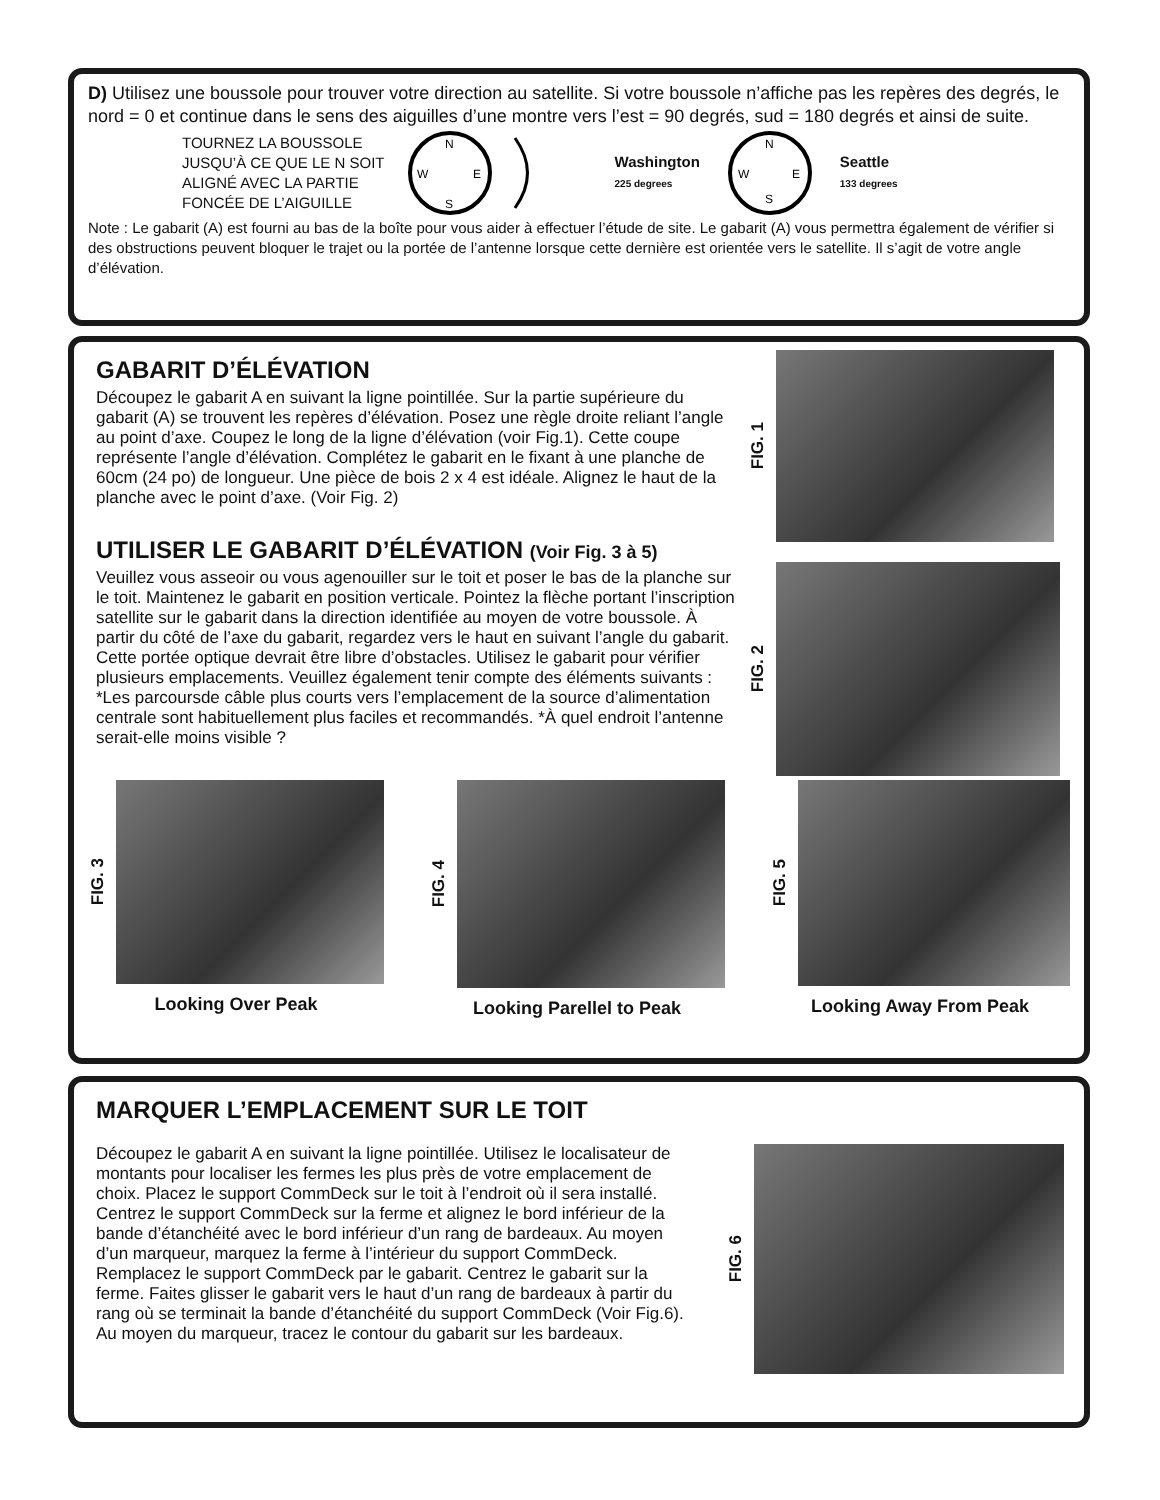D) Utilisez une boussole pour trouver votre direction au satellite. Si votre boussole n’affiche pas les repères des degrés, le nord = 0 et continue dans le sens des aiguilles d’une montre vers l’est = 90 degrés, sud = 180 degrés et ainsi de suite.
TOURNEZ LA BOUSSOLE
JUSQU’À CE QUE LE N SOIT
ALIGNÉ AVEC LA PARTIE
FONCÉE DE L’AIGUILLE
N
W
E
S
Washington
225 degrees
N
W
E
S
Seattle
133 degrees
Note : Le gabarit (A) est fourni au bas de la boîte pour vous aider à effectuer l’étude de site. Le gabarit (A) vous permettra également de vérifier si des obstructions peuvent bloquer le trajet ou la portée de l’antenne lorsque cette dernière est orientée vers le satellite. Il s’agit de votre angle d’élévation.
GABARIT D’ÉLÉVATION
Découpez le gabarit A en suivant la ligne pointillée. Sur la partie supérieure du gabarit (A) se trouvent les repères d’élévation. Posez une règle droite reliant l’angle au point d’axe. Coupez le long de la ligne d’élévation (voir Fig.1). Cette coupe représente l’angle d’élévation. Complétez le gabarit en le fixant à une planche de 60cm (24 po) de longueur. Une pièce de bois 2 x 4 est idéale. Alignez le haut de la planche avec le point d’axe. (Voir Fig. 2)
UTILISER LE GABARIT D’ÉLÉVATION (Voir Fig. 3 à 5)
Veuillez vous asseoir ou vous agenouiller sur le toit et poser le bas de la planche sur le toit. Maintenez le gabarit en position verticale. Pointez la flèche portant l’inscription satellite sur le gabarit dans la direction identifiée au moyen de votre boussole. À partir du côté de l’axe du gabarit, regardez vers le haut en suivant l’angle du gabarit. Cette portée optique devrait être libre d’obstacles. Utilisez le gabarit pour vérifier plusieurs emplacements. Veuillez également tenir compte des éléments suivants : *Les parcoursde câble plus courts vers l’emplacement de la source d’alimentation centrale sont habituellement plus faciles et recommandés. *À quel endroit l’antenne serait-elle moins visible ?
FIG. 1
FIG. 2
FIG. 3
Looking Over Peak
FIG. 4
Looking Parellel to Peak
FIG. 5
Looking Away From Peak
MARQUER L’EMPLACEMENT SUR LE TOIT
Découpez le gabarit A en suivant la ligne pointillée. Utilisez le localisateur de montants pour localiser les fermes les plus près de votre emplacement de choix. Placez le support CommDeck sur le toit à l’endroit où il sera installé. Centrez le support CommDeck sur la ferme et alignez le bord inférieur de la bande d’étanchéité avec le bord inférieur d’un rang de bardeaux. Au moyen d’un marqueur, marquez la ferme à l’intérieur du support CommDeck. Remplacez le support CommDeck par le gabarit. Centrez le gabarit sur la ferme. Faites glisser le gabarit vers le haut d’un rang de bardeaux à partir du rang où se terminait la bande d’étanchéité du support CommDeck (Voir Fig.6). Au moyen du marqueur, tracez le contour du gabarit sur les bardeaux.
FIG. 6